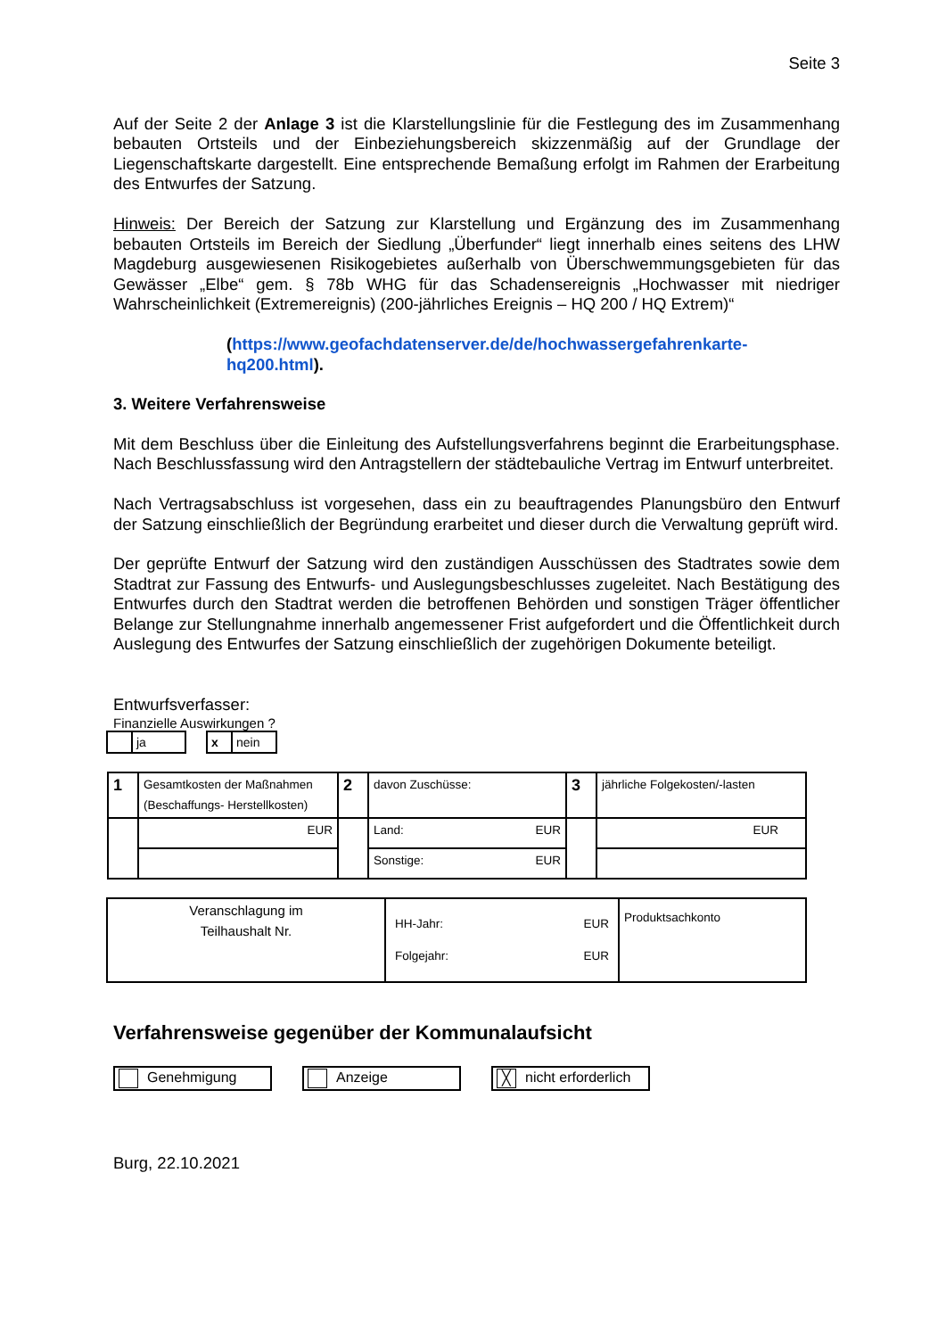Seite 3
Auf der Seite 2 der Anlage 3 ist die Klarstellungslinie für die Festlegung des im Zusammenhang bebauten Ortsteils und der Einbeziehungsbereich skizzenmäßig auf der Grundlage der Liegenschaftskarte dargestellt. Eine entsprechende Bemaßung erfolgt im Rahmen der Erarbeitung des Entwurfes der Satzung.
Hinweis: Der Bereich der Satzung zur Klarstellung und Ergänzung des im Zusammenhang bebauten Ortsteils im Bereich der Siedlung „Überfunder“ liegt innerhalb eines seitens des LHW Magdeburg ausgewiesenen Risikogebietes außerhalb von Überschwemmungsgebieten für das Gewässer „Elbe“ gem. § 78b WHG für das Schadensereignis „Hochwasser mit niedriger Wahrscheinlichkeit (Extremereignis) (200-jährliches Ereignis – HQ 200 / HQ Extrem)“
(https://www.geofachdatenserver.de/de/hochwassergefahrenkarte-hq200.html).
3. Weitere Verfahrensweise
Mit dem Beschluss über die Einleitung des Aufstellungsverfahrens beginnt die Erarbeitungsphase. Nach Beschlussfassung wird den Antragstellern der städtebauliche Vertrag im Entwurf unterbreitet.
Nach Vertragsabschluss ist vorgesehen, dass ein zu beauftragendes Planungsbüro den Entwurf der Satzung einschließlich der Begründung erarbeitet und dieser durch die Verwaltung geprüft wird.
Der geprüfte Entwurf der Satzung wird den zuständigen Ausschüssen des Stadtrates sowie dem Stadtrat zur Fassung des Entwurfs- und Auslegungsbeschlusses zugeleitet. Nach Bestätigung des Entwurfes durch den Stadtrat werden die betroffenen Behörden und sonstigen Träger öffentlicher Belange zur Stellungnahme innerhalb angemessener Frist aufgefordert und die Öffentlichkeit durch Auslegung des Entwurfes der Satzung einschließlich der zugehörigen Dokumente beteiligt.
Entwurfsverfasser:
Finanzielle Auswirkungen ?
| | ja | | x | nein |
| 1 | Gesamtkosten der Maßnahmen (Beschaffungs- Herstellkosten) | 2 | davon Zuschüsse: | 3 | jährliche Folgekosten/-lasten |
| | EUR | | Land: EUR | | EUR |
| | | | Sonstige: EUR | | |
| Veranschlagung im Teilhaushalt Nr. | HH-Jahr: EUR Folgejahr: EUR | Produktsachkonto |
Verfahrensweise gegenüber der Kommunalaufsicht
Genehmigung Anzeige ╳ nicht erforderlich
Burg, 22.10.2021